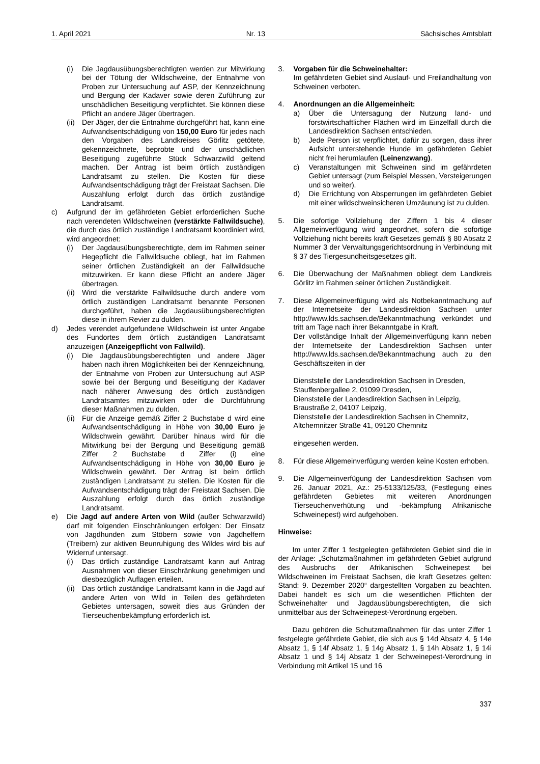1. April 2021 Nr. 13 Sächsisches Amtsblatt
(i) Die Jagdausübungsberechtigten werden zur Mitwirkung bei der Tötung der Wildschweine, der Entnahme von Proben zur Untersuchung auf ASP, der Kennzeichnung und Bergung der Kadaver sowie deren Zuführung zur unschädlichen Beseitigung verpflichtet. Sie können diese Pflicht an andere Jäger übertragen.
(ii) Der Jäger, der die Entnahme durchgeführt hat, kann eine Aufwandsentschädigung von 150,00 Euro für jedes nach den Vorgaben des Landkreises Görlitz getötete, gekennzeichnete, beprobte und der unschädlichen Beseitigung zugeführte Stück Schwarzwild geltend machen. Der Antrag ist beim örtlich zuständigen Landratsamt zu stellen. Die Kosten für diese Aufwandsentschädigung trägt der Freistaat Sachsen. Die Auszahlung erfolgt durch das örtlich zuständige Landratsamt.
c) Aufgrund der im gefährdeten Gebiet erforderlichen Suche nach verendeten Wildschweinen (verstärkte Fallwildsuche), die durch das örtlich zuständige Landratsamt koordiniert wird, wird angeordnet:
(i) Der Jagdausübungsberechtigte, dem im Rahmen seiner Hegepflicht die Fallwildsuche obliegt, hat im Rahmen seiner örtlichen Zuständigkeit an der Fallwildsuche mitzuwirken. Er kann diese Pflicht an andere Jäger übertragen.
(ii) Wird die verstärkte Fallwildsuche durch andere vom örtlich zuständigen Landratsamt benannte Personen durchgeführt, haben die Jagdausübungsberechtigten diese in ihrem Revier zu dulden.
d) Jedes verendet aufgefundene Wildschwein ist unter Angabe des Fundortes dem örtlich zuständigen Landratsamt anzuzeigen (Anzeigepflicht von Fallwild).
(i) Die Jagdausübungsberechtigten und andere Jäger haben nach ihren Möglichkeiten bei der Kennzeichnung, der Entnahme von Proben zur Untersuchung auf ASP sowie bei der Bergung und Beseitigung der Kadaver nach näherer Anweisung des örtlich zuständigen Landratsamtes mitzuwirken oder die Durchführung dieser Maßnahmen zu dulden.
(ii) Für die Anzeige gemäß Ziffer 2 Buchstabe d wird eine Aufwandsentschädigung in Höhe von 30,00 Euro je Wildschwein gewährt. Darüber hinaus wird für die Mitwirkung bei der Bergung und Beseitigung gemäß Ziffer 2 Buchstabe d Ziffer (i) eine Aufwandsentschädigung in Höhe von 30,00 Euro je Wildschwein gewährt. Der Antrag ist beim örtlich zuständigen Landratsamt zu stellen. Die Kosten für die Aufwandsentschädigung trägt der Freistaat Sachsen. Die Auszahlung erfolgt durch das örtlich zuständige Landratsamt.
e) Die Jagd auf andere Arten von Wild (außer Schwarzwild) darf mit folgenden Einschränkungen erfolgen: Der Einsatz von Jagdhunden zum Stöbern sowie von Jagdhelfern (Treibern) zur aktiven Beunruhigung des Wildes wird bis auf Widerruf untersagt.
(i) Das örtlich zuständige Landratsamt kann auf Antrag Ausnahmen von dieser Einschränkung genehmigen und diesbezüglich Auflagen erteilen.
(ii) Das örtlich zuständige Landratsamt kann in die Jagd auf andere Arten von Wild in Teilen des gefährdeten Gebietes untersagen, soweit dies aus Gründen der Tierseuchenbekämpfung erforderlich ist.
3. Vorgaben für die Schweinehalter:
Im gefährdeten Gebiet sind Auslauf- und Freilandhaltung von Schweinen verboten.
4. Anordnungen an die Allgemeinheit:
a) Über die Untersagung der Nutzung land- und forstwirtschaftlicher Flächen wird im Einzelfall durch die Landesdirektion Sachsen entschieden.
b) Jede Person ist verpflichtet, dafür zu sorgen, dass ihrer Aufsicht unterstehende Hunde im gefährdeten Gebiet nicht frei herumlaufen (Leinenzwang).
c) Veranstaltungen mit Schweinen sind im gefährdeten Gebiet untersagt (zum Beispiel Messen, Versteigerungen und so weiter).
d) Die Errichtung von Absperrungen im gefährdeten Gebiet mit einer wildschweinsicheren Umzäunung ist zu dulden.
5. Die sofortige Vollziehung der Ziffern 1 bis 4 dieser Allgemeinverfügung wird angeordnet, sofern die sofortige Vollziehung nicht bereits kraft Gesetzes gemäß § 80 Absatz 2 Nummer 3 der Verwaltungsgerichtsordnung in Verbindung mit § 37 des Tiergesundheitsgesetzes gilt.
6. Die Überwachung der Maßnahmen obliegt dem Landkreis Görlitz im Rahmen seiner örtlichen Zuständigkeit.
7. Diese Allgemeinverfügung wird als Notbekanntmachung auf der Internetseite der Landesdirektion Sachsen unter http://www.lds.sachsen.de/Bekanntmachung verkündet und tritt am Tage nach ihrer Bekanntgabe in Kraft.
Der vollständige Inhalt der Allgemeinverfügung kann neben der Internetseite der Landesdirektion Sachsen unter http://www.lds.sachsen.de/Bekanntmachung auch zu den Geschäftszeiten in der
Dienststelle der Landesdirektion Sachsen in Dresden,
Stauffenbergallee 2, 01099 Dresden,
Dienststelle der Landesdirektion Sachsen in Leipzig,
Braustraße 2, 04107 Leipzig,
Dienststelle der Landesdirektion Sachsen in Chemnitz,
Altchemnitzer Straße 41, 09120 Chemnitz
eingesehen werden.
8. Für diese Allgemeinverfügung werden keine Kosten erhoben.
9. Die Allgemeinverfügung der Landesdirektion Sachsen vom 26. Januar 2021, Az.: 25-5133/125/33, (Festlegung eines gefährdeten Gebietes mit weiteren Anordnungen Tierseuchenverhütung und -bekämpfung Afrikanische Schweinepest) wird aufgehoben.
Hinweise:
Im unter Ziffer 1 festgelegten gefährdeten Gebiet sind die in der Anlage: „Schutzmaßnahmen im gefährdeten Gebiet aufgrund des Ausbruchs der Afrikanischen Schweinepest bei Wildschweinen im Freistaat Sachsen, die kraft Gesetzes gelten: Stand: 9. Dezember 2020“ dargestellten Vorgaben zu beachten. Dabei handelt es sich um die wesentlichen Pflichten der Schweinehalter und Jagdausübungsberechtigten, die sich unmittelbar aus der Schweinepest-Verordnung ergeben.
Dazu gehören die Schutzmaßnahmen für das unter Ziffer 1 festgelegte gefährdete Gebiet, die sich aus § 14d Absatz 4, § 14e Absatz 1, § 14f Absatz 1, § 14g Absatz 1, § 14h Absatz 1, § 14i Absatz 1 und § 14j Absatz 1 der Schweinepest-Verordnung in Verbindung mit Artikel 15 und 16
337